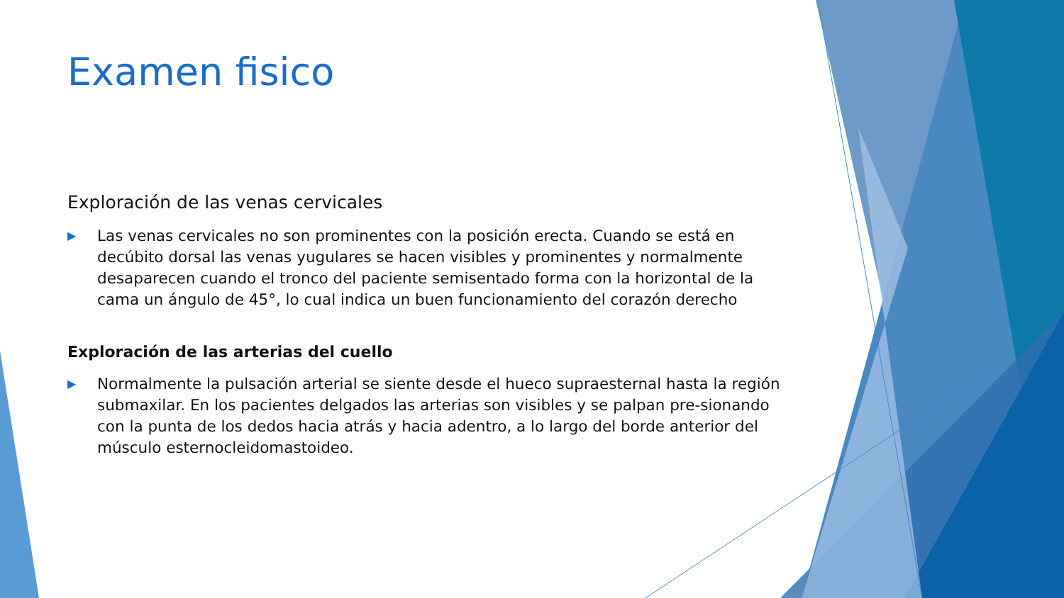Examen fisico
Exploración de las venas cervicales
▶
Las venas cervicales no son prominentes con la posición erecta. Cuando se está en decúbito dorsal las venas yugulares se hacen visibles y prominentes y normalmente desaparecen cuando el tronco del paciente semisentado forma con la horizontal de la cama un ángulo de 45°, lo cual indica un buen funcionamiento del corazón derecho
Exploración de las arterias del cuello
▶
Normalmente la pulsación arterial se siente desde el hueco supraesternal hasta la región submaxilar. En los pacientes delgados las arterias son visibles y se palpan pre-sionando con la punta de los dedos hacia atrás y hacia adentro, a lo largo del borde anterior del músculo esternocleidomastoideo.